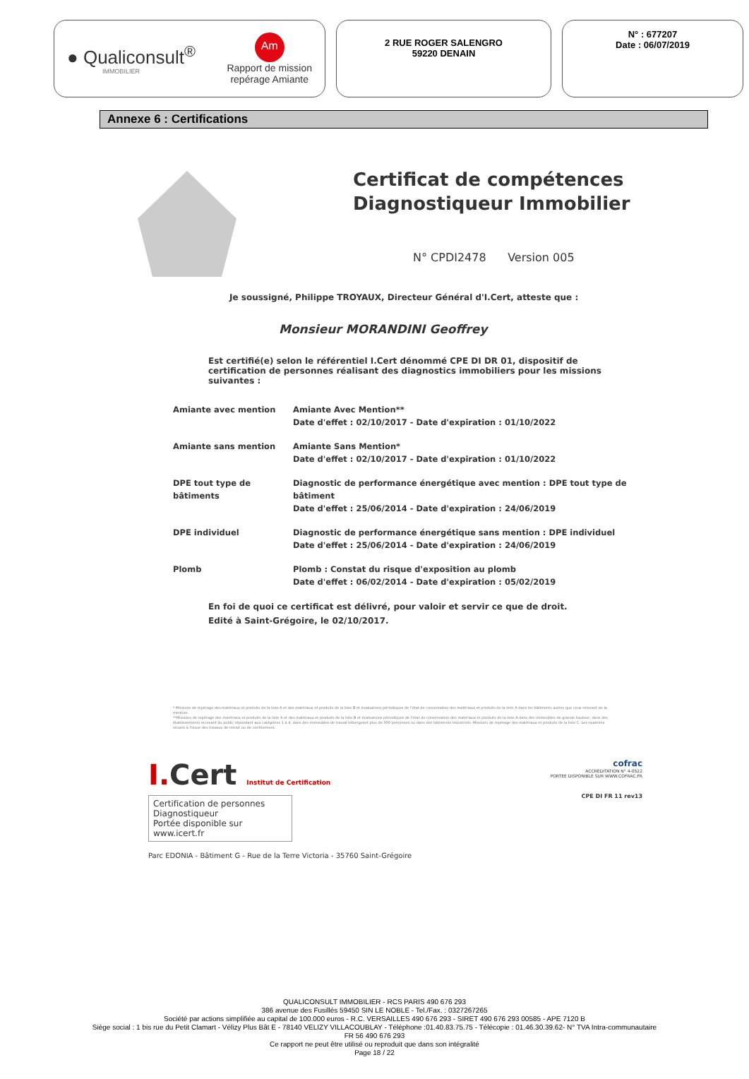● Qualiconsult<sup>®</sup>
IMMOBILIER
Am
Rapport de mission
repérage Amiante
2 RUE ROGER SALENGRO
59220 DENAIN
N° : 677207
Date : 06/07/2019
Annexe 6 : Certifications
Certificat de compétences
Diagnostiqueur Immobilier
N° CPDI2478 Version 005
Je soussigné, Philippe TROYAUX, Directeur Général d'I.Cert, atteste que :
Monsieur MORANDINI Geoffrey
Est certifié(e) selon le référentiel I.Cert dénommé CPE DI DR 01, dispositif de certification de personnes réalisant des diagnostics immobiliers pour les missions suivantes :
| Amiante avec mention | Amiante Avec Mention** Date d'effet : 02/10/2017 - Date d'expiration : 01/10/2022 |
| Amiante sans mention | Amiante Sans Mention* Date d'effet : 02/10/2017 - Date d'expiration : 01/10/2022 |
| DPE tout type de bâtiments | Diagnostic de performance énergétique avec mention : DPE tout type de bâtiment Date d'effet : 25/06/2014 - Date d'expiration : 24/06/2019 |
| DPE individuel | Diagnostic de performance énergétique sans mention : DPE individuel Date d'effet : 25/06/2014 - Date d'expiration : 24/06/2019 |
| Plomb | Plomb : Constat du risque d'exposition au plomb Date d'effet : 06/02/2014 - Date d'expiration : 05/02/2019 |
En foi de quoi ce certificat est délivré, pour valoir et servir ce que de droit.
Edité à Saint-Grégoire, le 02/10/2017.
* Missions de repérage des matériaux et produits de la liste A et des matériaux et produits de la liste B et évaluations périodiques de l'état de conservation des matériaux et produits de la liste A dans les bâtiments autres que ceux relevant de la mention.
**Missions de repérage des matériaux et produits de la liste A et des matériaux et produits de la liste B et évaluations périodiques de l'état de conservation des matériaux et produits de la liste A dans des immeubles de grande hauteur, dans des établissements recevant du public répondant aux catégories 1 à 4, dans des immeubles de travail hébergeant plus de 300 personnes ou dans des bâtiments industriels. Missions de repérage des matériaux et produits de la liste C. Les examens visuels à l'issue des travaux de retrait ou de confinement.
I.Cert Institut de Certification
Certification de personnes
Diagnostiqueur
Portée disponible sur www.icert.fr
Parc EDONIA - Bâtiment G - Rue de la Terre Victoria - 35760 Saint-Grégoire
cofrac
ACCREDITATION N° 4-0522
PORTEE DISPONIBLE SUR WWW.COFRAC.FR
CPE DI FR 11 rev13
QUALICONSULT IMMOBILIER - RCS PARIS 490 676 293
386 avenue des Fusillés 59450 SIN LE NOBLE - Tel./Fax. : 0327267265
Société par actions simplifiée au capital de 100.000 euros - R.C. VERSAILLES 490 676 293 - SIRET 490 676 293 00585 - APE 7120 B
Siège social : 1 bis rue du Petit Clamart - Vélizy Plus Bât E - 78140 VELIZY VILLACOUBLAY - Téléphone :01.40.83.75.75 - Télécopie : 01.46.30.39.62- N° TVA Intra-communautaire
FR 56 490 676 293
Ce rapport ne peut être utilisé ou reproduit que dans son intégralité
Page 18 / 22